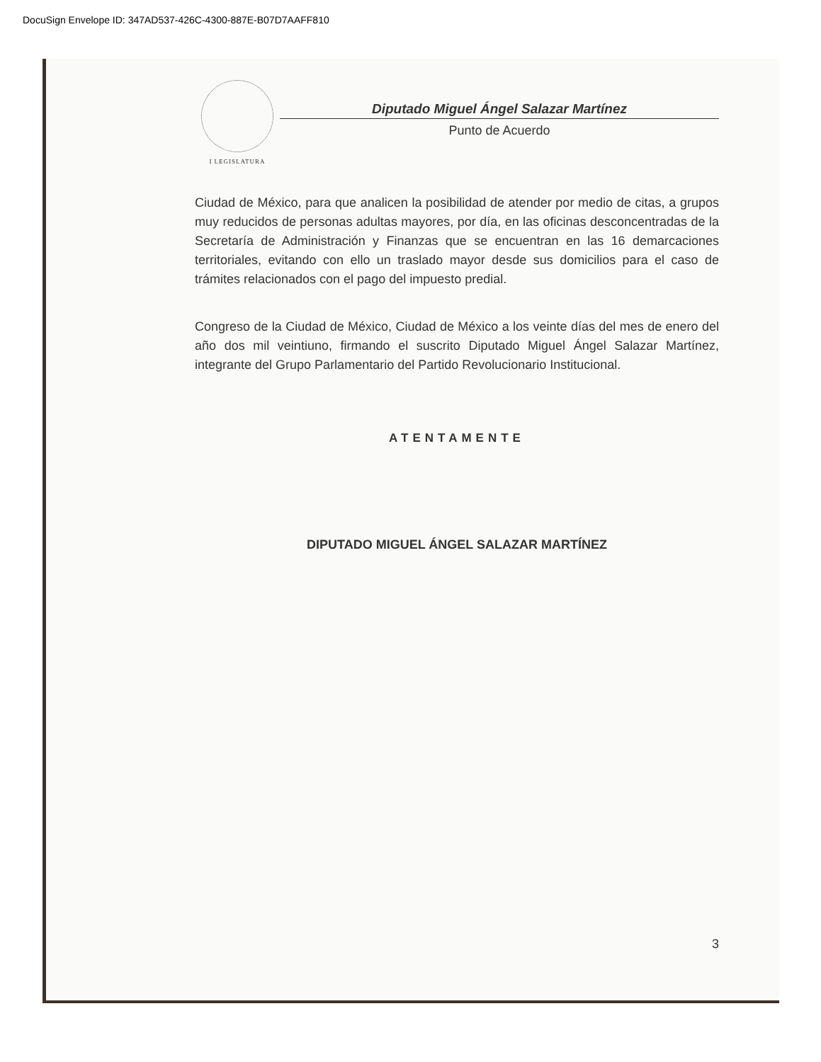DocuSign Envelope ID: 347AD537-426C-4300-887E-B07D7AAFF810
I LEGISLATURA
Diputado Miguel Ángel Salazar Martínez
Punto de Acuerdo
Ciudad de México, para que analicen la posibilidad de atender por medio de citas, a grupos muy reducidos de personas adultas mayores, por día, en las oficinas desconcentradas de la Secretaría de Administración y Finanzas que se encuentran en las 16 demarcaciones territoriales, evitando con ello un traslado mayor desde sus domicilios para el caso de trámites relacionados con el pago del impuesto predial.
Congreso de la Ciudad de México, Ciudad de México a los veinte días del mes de enero del año dos mil veintiuno, firmando el suscrito Diputado Miguel Ángel Salazar Martínez, integrante del Grupo Parlamentario del Partido Revolucionario Institucional.
ATENTAMENTE
DIPUTADO MIGUEL ÁNGEL SALAZAR MARTÍNEZ
3